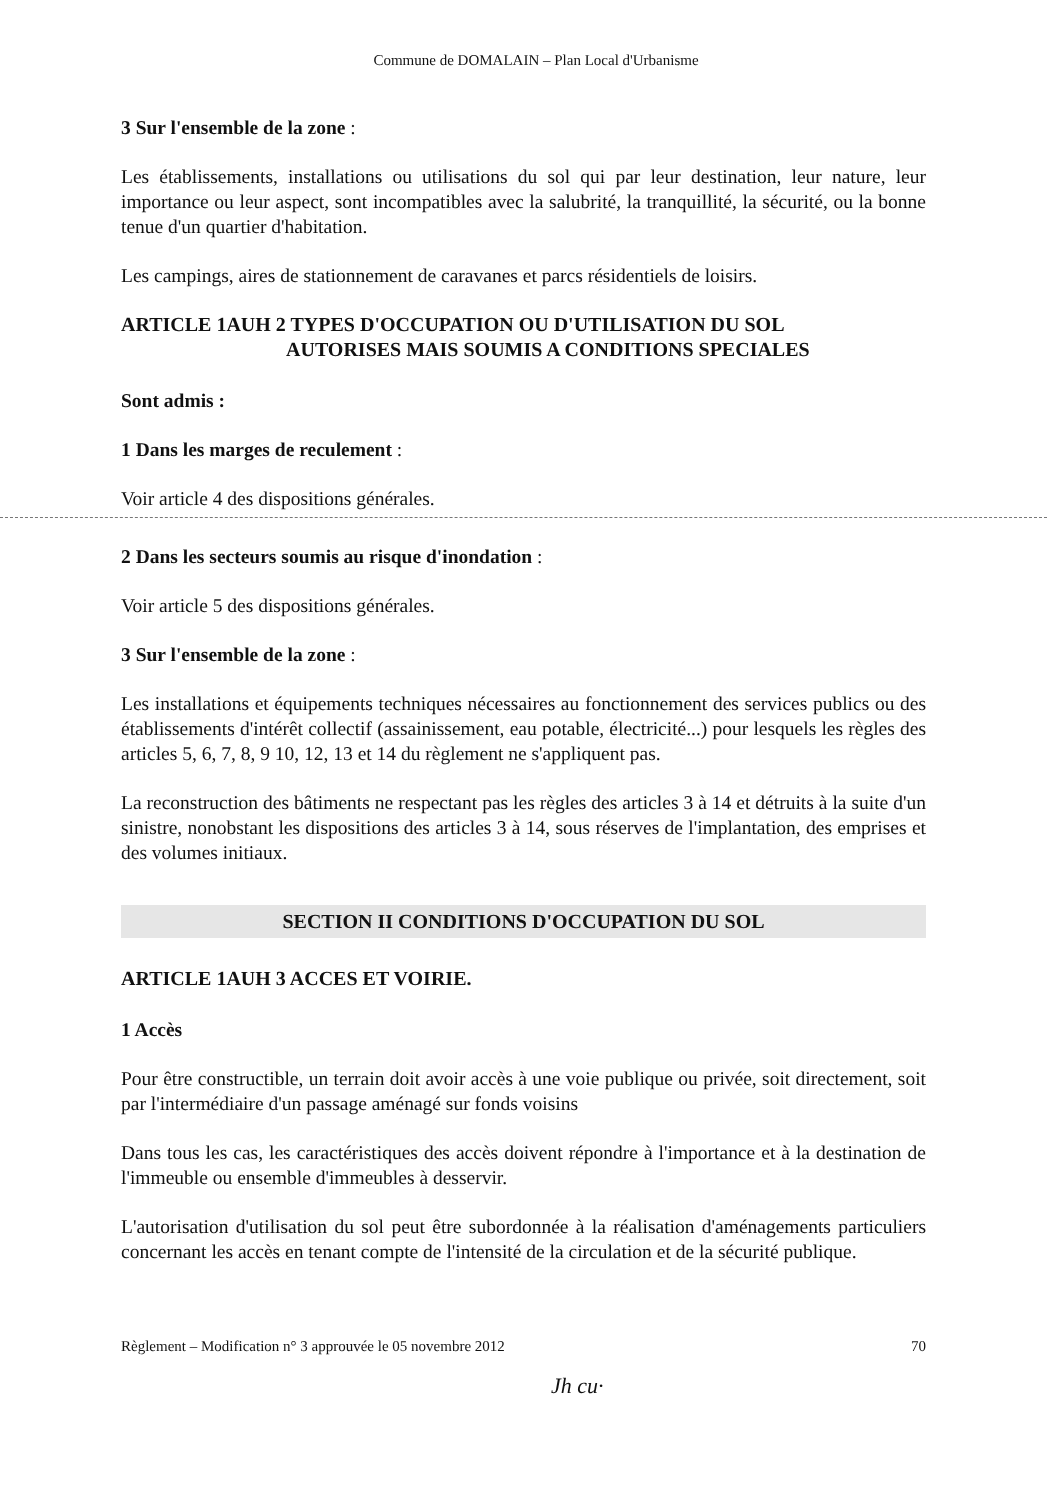Commune de DOMALAIN – Plan Local d'Urbanisme
3 Sur l'ensemble de la zone :
Les établissements, installations ou utilisations du sol qui par leur destination, leur nature, leur importance ou leur aspect, sont incompatibles avec la salubrité, la tranquillité, la sécurité, ou la bonne tenue d'un quartier d'habitation.
Les campings, aires de stationnement de caravanes et parcs résidentiels de loisirs.
ARTICLE 1AUH 2 TYPES D'OCCUPATION OU D'UTILISATION DU SOL
AUTORISES MAIS SOUMIS A CONDITIONS SPECIALES
Sont admis :
1 Dans les marges de reculement :
Voir article 4 des dispositions générales.
2 Dans les secteurs soumis au risque d'inondation :
Voir article 5 des dispositions générales.
3 Sur l'ensemble de la zone :
Les installations et équipements techniques nécessaires au fonctionnement des services publics ou des établissements d'intérêt collectif (assainissement, eau potable, électricité...) pour lesquels les règles des articles 5, 6, 7, 8, 9 10, 12, 13 et 14 du règlement ne s'appliquent pas.
La reconstruction des bâtiments ne respectant pas les règles des articles 3 à 14 et détruits à la suite d'un sinistre, nonobstant les dispositions des articles 3 à 14, sous réserves de l'implantation, des emprises et des volumes initiaux.
SECTION II CONDITIONS D'OCCUPATION DU SOL
ARTICLE 1AUH 3 ACCES ET VOIRIE.
1 Accès
Pour être constructible, un terrain doit avoir accès à une voie publique ou privée, soit directement, soit par l'intermédiaire d'un passage aménagé sur fonds voisins
Dans tous les cas, les caractéristiques des accès doivent répondre à l'importance et à la destination de l'immeuble ou ensemble d'immeubles à desservir.
L'autorisation d'utilisation du sol peut être subordonnée à la réalisation d'aménagements particuliers concernant les accès en tenant compte de l'intensité de la circulation et de la sécurité publique.
Règlement – Modification n° 3 approuvée le 05 novembre 2012 70
Jh cu·